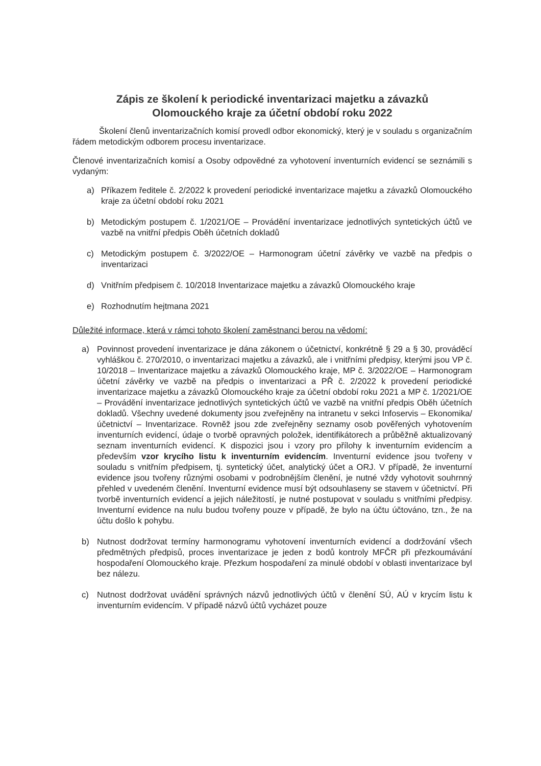Zápis ze školení k periodické inventarizaci majetku a závazků
Olomouckého kraje za účetní období roku 2022
Školení členů inventarizačních komisí provedl odbor ekonomický, který je v souladu s organizačním řádem metodickým odborem procesu inventarizace.
Členové inventarizačních komisí a Osoby odpovědné za vyhotovení inventurních evidencí se seznámili s vydaným:
a) Příkazem ředitele č. 2/2022 k provedení periodické inventarizace majetku a závazků Olomouckého kraje za účetní období roku 2021
b) Metodickým postupem č. 1/2021/OE – Provádění inventarizace jednotlivých syntetických účtů ve vazbě na vnitřní předpis Oběh účetních dokladů
c) Metodickým postupem č. 3/2022/OE – Harmonogram účetní závěrky ve vazbě na předpis o inventarizaci
d) Vnitřním předpisem č. 10/2018 Inventarizace majetku a závazků Olomouckého kraje
e) Rozhodnutím hejtmana 2021
Důležité informace, která v rámci tohoto školení zaměstnanci berou na vědomí:
a) Povinnost provedení inventarizace je dána zákonem o účetnictví, konkrétně § 29 a § 30, prováděcí vyhláškou č. 270/2010, o inventarizaci majetku a závazků, ale i vnitřními předpisy, kterými jsou VP č. 10/2018 – Inventarizace majetku a závazků Olomouckého kraje, MP č. 3/2022/OE – Harmonogram účetní závěrky ve vazbě na předpis o inventarizaci a PŘ č. 2/2022 k provedení periodické inventarizace majetku a závazků Olomouckého kraje za účetní období roku 2021 a MP č. 1/2021/OE – Provádění inventarizace jednotlivých syntetických účtů ve vazbě na vnitřní předpis Oběh účetních dokladů. Všechny uvedené dokumenty jsou zveřejněny na intranetu v sekci Infoservis – Ekonomika/účetnictví – Inventarizace. Rovněž jsou zde zveřejněny seznamy osob pověřených vyhotovením inventurních evidencí, údaje o tvorbě opravných položek, identifikátorech a průběžně aktualizovaný seznam inventurních evidencí. K dispozici jsou i vzory pro přílohy k inventurním evidencím a především vzor krycího listu k inventurním evidencím. Inventurní evidence jsou tvořeny v souladu s vnitřním předpisem, tj. syntetický účet, analytický účet a ORJ. V případě, že inventurní evidence jsou tvořeny různými osobami v podrobnějším členění, je nutné vždy vyhotovit souhrnný přehled v uvedeném členění. Inventurní evidence musí být odsouhlaseny se stavem v účetnictví. Při tvorbě inventurních evidencí a jejich náležitostí, je nutné postupovat v souladu s vnitřními předpisy. Inventurní evidence na nulu budou tvořeny pouze v případě, že bylo na účtu účtováno, tzn., že na účtu došlo k pohybu.
b) Nutnost dodržovat termíny harmonogramu vyhotovení inventurních evidencí a dodržování všech předmětných předpisů, proces inventarizace je jeden z bodů kontroly MFČR při přezkoumávání hospodaření Olomouckého kraje. Přezkum hospodaření za minulé období v oblasti inventarizace byl bez nálezu.
c) Nutnost dodržovat uvádění správných názvů jednotlivých účtů v členění SÚ, AÚ v krycím listu k inventurním evidencím. V případě názvů účtů vycházet pouze